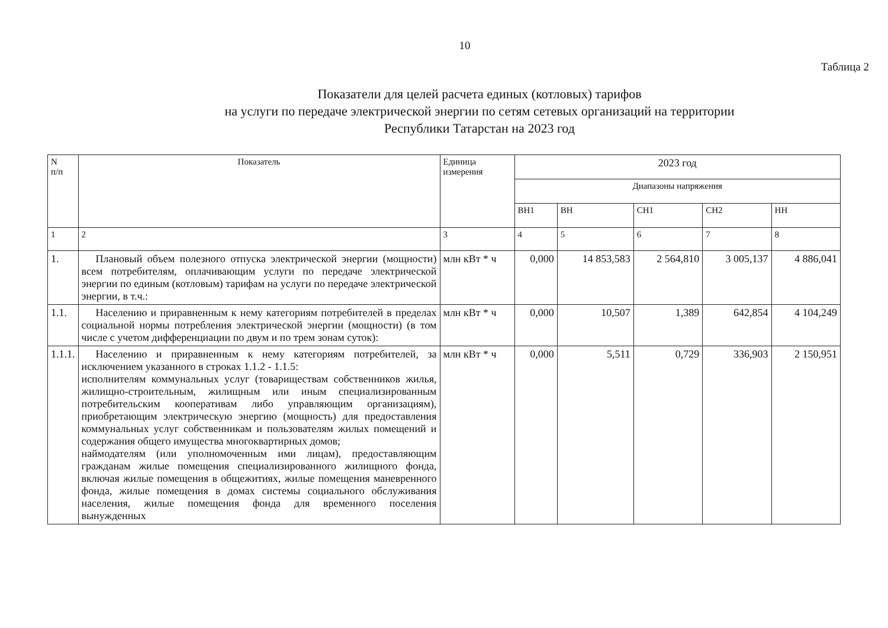10
Таблица 2
Показатели для целей расчета единых (котловых) тарифов
на услуги по передаче электрической энергии по сетям сетевых организаций на территории
Республики Татарстан на 2023 год
| N п/п | Показатель | Единица измерения | 2023 год | | | | |
| --- | --- | --- | --- | --- | --- | --- | --- |
| | | | Диапазоны напряжения | | | | |
| | | | ВН1 | ВН | СН1 | СН2 | НН |
| 1 | 2 | 3 | 4 | 5 | 6 | 7 | 8 |
| 1. | Плановый объем полезного отпуска электрической энергии (мощности) всем потребителям, оплачивающим услуги по передаче электрической энергии по единым (котловым) тарифам на услуги по передаче электрической энергии, в т.ч.: | млн кВт * ч | 0,000 | 14 853,583 | 2 564,810 | 3 005,137 | 4 886,041 |
| 1.1. | Населению и приравненным к нему категориям потребителей в пределах социальной нормы потребления электрической энергии (мощности) (в том числе с учетом дифференциации по двум и по трем зонам суток): | млн кВт * ч | 0,000 | 10,507 | 1,389 | 642,854 | 4 104,249 |
| 1.1.1. | Населению и приравненным к нему категориям потребителей, за исключением указанного в строках 1.1.2 - 1.1.5: исполнителям коммунальных услуг (товариществам собственников жилья, жилищно-строительным, жилищным или иным специализированным потребительским кооперативам либо управляющим организациям), приобретающим электрическую энергию (мощность) для предоставления коммунальных услуг собственникам и пользователям жилых помещений и содержания общего имущества многоквартирных домов; наймодателям (или уполномоченным ими лицам), предоставляющим гражданам жилые помещения специализированного жилищного фонда, включая жилые помещения в общежитиях, жилые помещения маневренного фонда, жилые помещения в домах системы социального обслуживания населения, жилые помещения фонда для временного поселения вынужденных | млн кВт * ч | 0,000 | 5,511 | 0,729 | 336,903 | 2 150,951 |